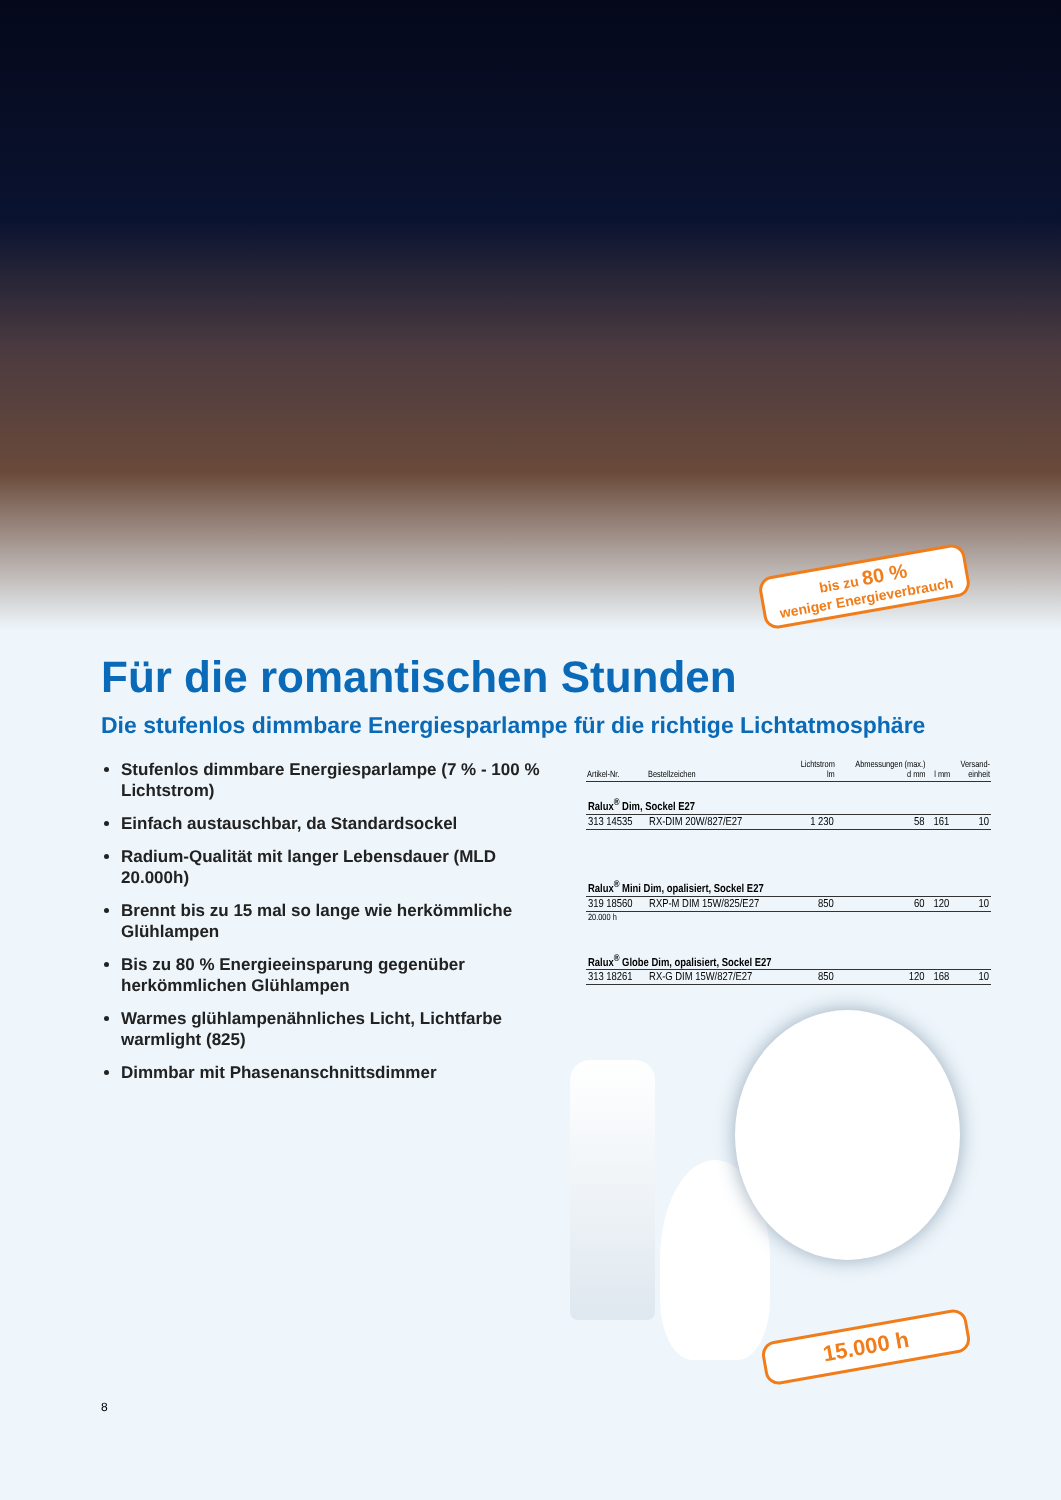bis zu 80 %
weniger Energieverbrauch
Für die romantischen Stunden
Die stufenlos dimmbare Energiesparlampe für die richtige Lichtatmosphäre
Stufenlos dimmbare Energiesparlampe (7 % - 100 % Lichtstrom)
Einfach austauschbar, da Standardsockel
Radium-Qualität mit langer Lebensdauer (MLD 20.000h)
Brennt bis zu 15 mal so lange wie herkömmliche Glühlampen
Bis zu 80 % Energieeinsparung gegenüber herkömmlichen Glühlampen
Warmes glühlampenähnliches Licht, Lichtfarbe warmlight (825)
Dimmbar mit Phasenanschnittsdimmer
| Artikel-Nr. | Bestellzeichen | Lichtstrom lm | Abmessungen (max.) d mm | l mm | Versand- einheit |
| --- | --- | --- | --- | --- | --- |
| Ralux<sup>®</sup> Dim, Sockel E27 | | | | | |
| 313 14535 | RX-DIM 20W/827/E27 | 1 230 | 58 | 161 | 10 |
| Ralux<sup>®</sup> Mini Dim, opalisiert, Sockel E27 | | | | | |
| 319 18560 | RXP-M DIM 15W/825/E27 | 850 | 60 | 120 | 10 |
| 20.000 h | | | | | |
| Ralux<sup>®</sup> Globe Dim, opalisiert, Sockel E27 | | | | | |
| 313 18261 | RX-G DIM 15W/827/E27 | 850 | 120 | 168 | 10 |
15.000 h
8